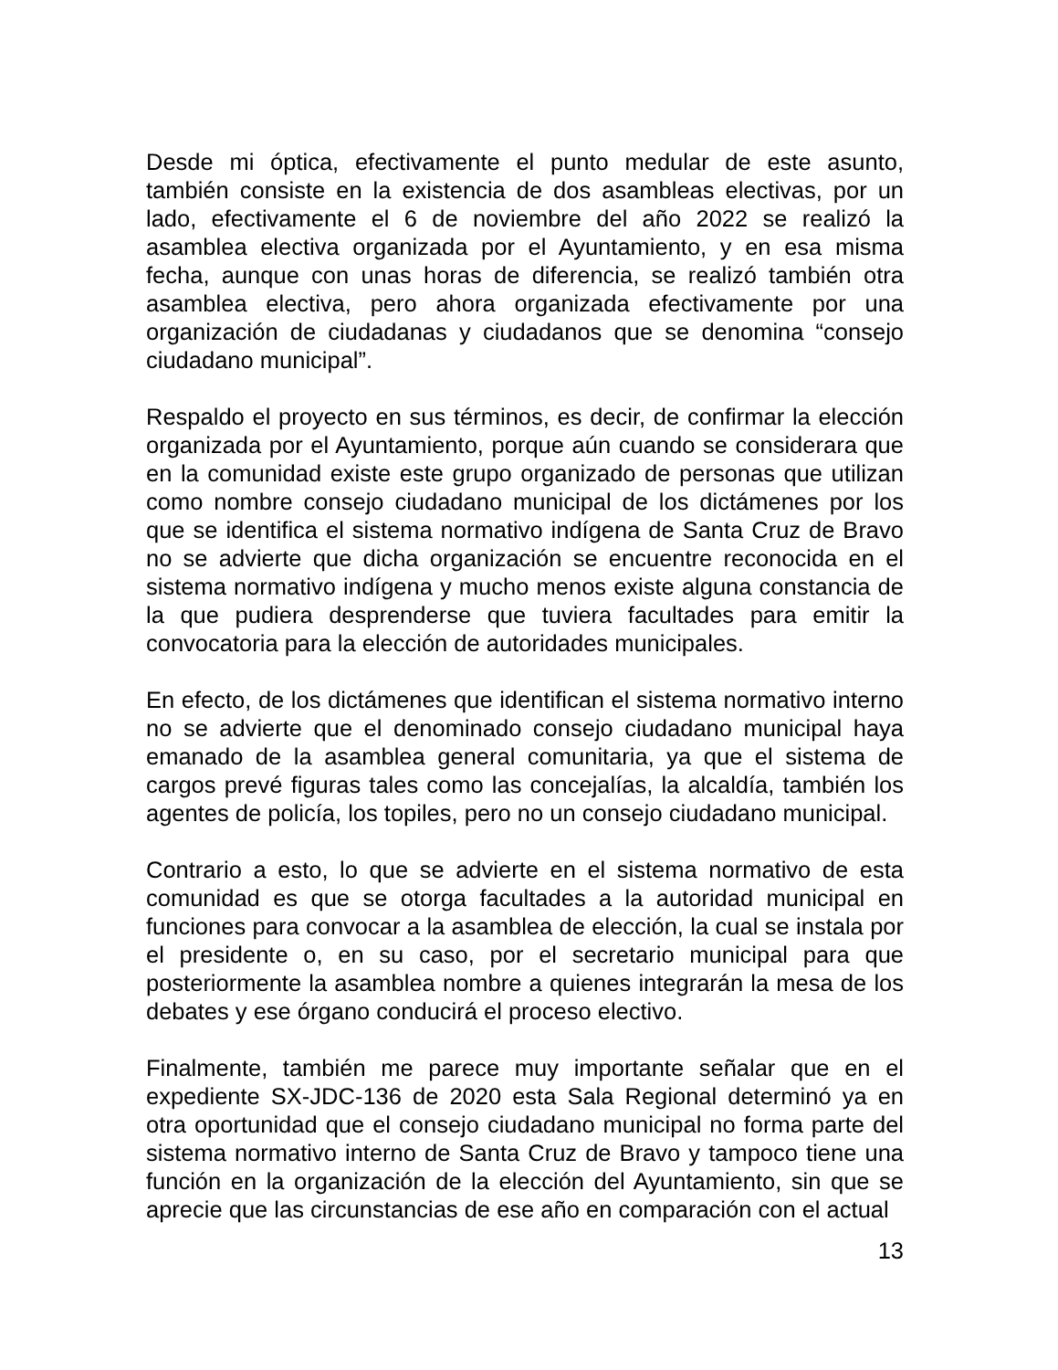Desde mi óptica, efectivamente el punto medular de este asunto, también consiste en la existencia de dos asambleas electivas, por un lado, efectivamente el 6 de noviembre del año 2022 se realizó la asamblea electiva organizada por el Ayuntamiento, y en esa misma fecha, aunque con unas horas de diferencia, se realizó también otra asamblea electiva, pero ahora organizada efectivamente por una organización de ciudadanas y ciudadanos que se denomina “consejo ciudadano municipal”.
Respaldo el proyecto en sus términos, es decir, de confirmar la elección organizada por el Ayuntamiento, porque aún cuando se considerara que en la comunidad existe este grupo organizado de personas que utilizan como nombre consejo ciudadano municipal de los dictámenes por los que se identifica el sistema normativo indígena de Santa Cruz de Bravo no se advierte que dicha organización se encuentre reconocida en el sistema normativo indígena y mucho menos existe alguna constancia de la que pudiera desprenderse que tuviera facultades para emitir la convocatoria para la elección de autoridades municipales.
En efecto, de los dictámenes que identifican el sistema normativo interno no se advierte que el denominado consejo ciudadano municipal haya emanado de la asamblea general comunitaria, ya que el sistema de cargos prevé figuras tales como las concejalías, la alcaldía, también los agentes de policía, los topiles, pero no un consejo ciudadano municipal.
Contrario a esto, lo que se advierte en el sistema normativo de esta comunidad es que se otorga facultades a la autoridad municipal en funciones para convocar a la asamblea de elección, la cual se instala por el presidente o, en su caso, por el secretario municipal para que posteriormente la asamblea nombre a quienes integrarán la mesa de los debates y ese órgano conducirá el proceso electivo.
Finalmente, también me parece muy importante señalar que en el expediente SX-JDC-136 de 2020 esta Sala Regional determinó ya en otra oportunidad que el consejo ciudadano municipal no forma parte del sistema normativo interno de Santa Cruz de Bravo y tampoco tiene una función en la organización de la elección del Ayuntamiento, sin que se aprecie que las circunstancias de ese año en comparación con el actual
13